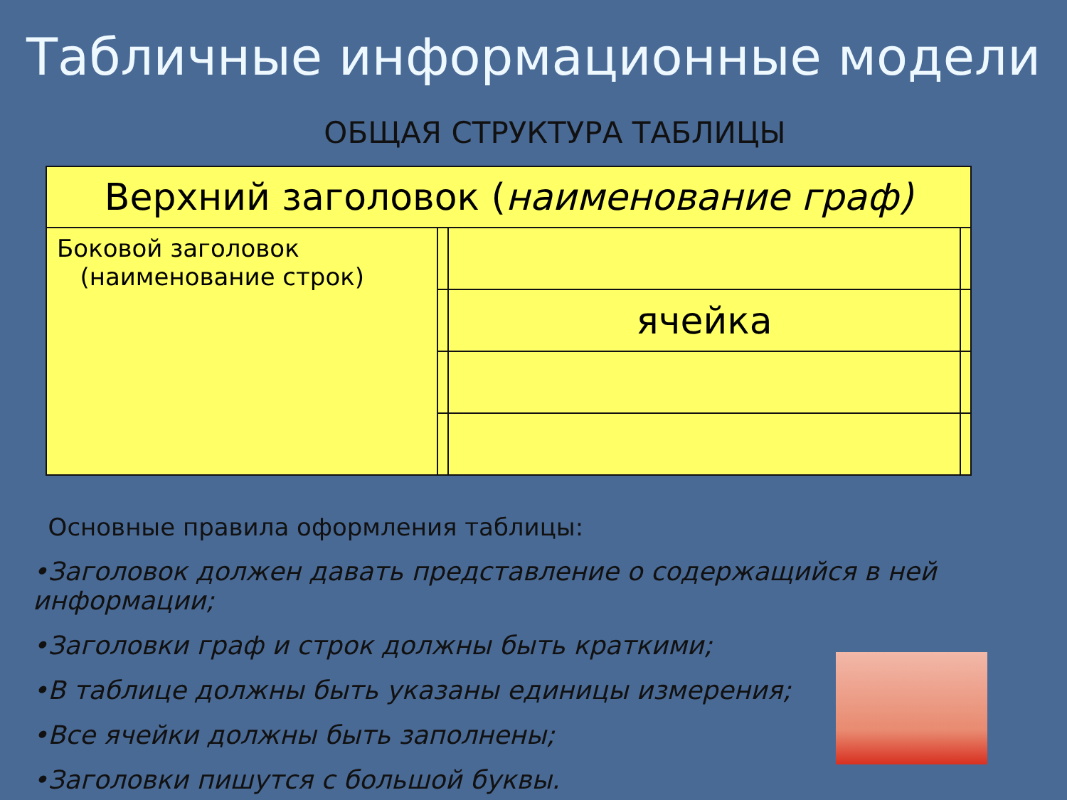Табличные информационные модели
ОБЩАЯ СТРУКТУРА ТАБЛИЦЫ
| Верхний заголовок ( наименование граф) | | | |
| Боковой заголовок (наименование строк) | | | |
| | | ячейка | |
Основные правила оформления таблицы:
•Заголовок должен давать представление о содержащийся в ней информации;
•Заголовки граф и строк должны быть краткими;
•В таблице должны быть указаны единицы измерения;
•Все ячейки должны быть заполнены;
•Заголовки пишутся с большой буквы.